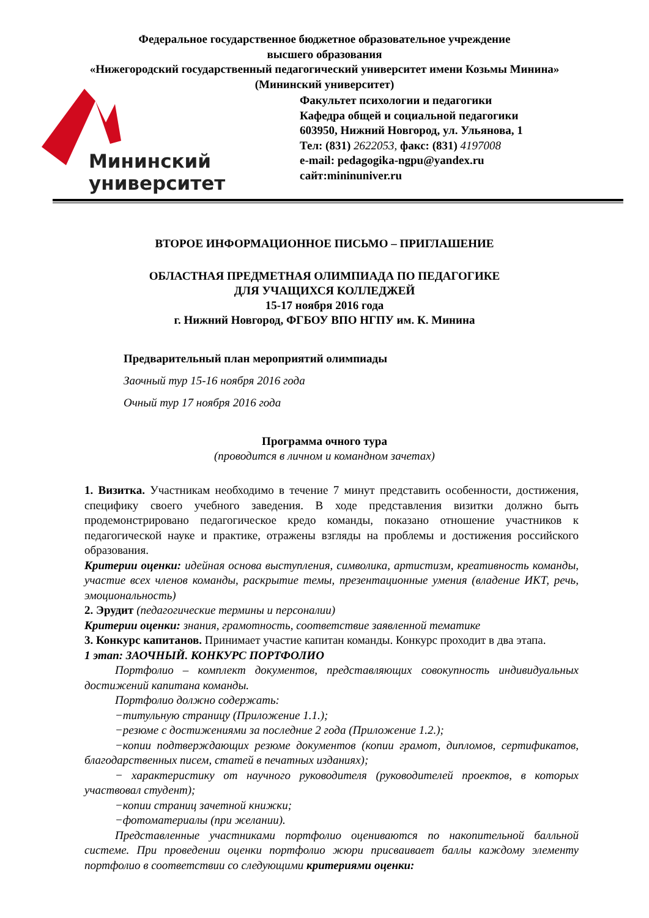Федеральное государственное бюджетное образовательное учреждение
высшего образования
«Нижегородский государственный педагогический университет имени Козьмы Минина»
(Мининский университет)
Мининский
университет
Факультет психологии и педагогики
Кафедра общей и социальной педагогики
603950, Нижний Новгород, ул. Ульянова, 1
Тел: (831) 2622053, факс: (831) 4197008
e-mail: pedagogika-ngpu@yandex.ru
сайт:mininuniver.ru
ВТОРОЕ ИНФОРМАЦИОННОЕ ПИСЬМО – ПРИГЛАШЕНИЕ
ОБЛАСТНАЯ ПРЕДМЕТНАЯ ОЛИМПИАДА ПО ПЕДАГОГИКЕ
ДЛЯ УЧАЩИХСЯ КОЛЛЕДЖЕЙ
15-17 ноября 2016 года
г. Нижний Новгород, ФГБОУ ВПО НГПУ им. К. Минина
Предварительный план мероприятий олимпиады
Заочный тур 15-16 ноября 2016 года
Очный тур 17 ноября 2016 года
Программа очного тура
(проводится в личном и командном зачетах)
1. Визитка. Участникам необходимо в течение 7 минут представить особенности, достижения, специфику своего учебного заведения. В ходе представления визитки должно быть продемонстрировано педагогическое кредо команды, показано отношение участников к педагогической науке и практике, отражены взгляды на проблемы и достижения российского образования.
Критерии оценки: идейная основа выступления, символика, артистизм, креативность команды, участие всех членов команды, раскрытие темы, презентационные умения (владение ИКТ, речь, эмоциональность)
2. Эрудит (педагогические термины и персоналии)
Критерии оценки: знания, грамотность, соответствие заявленной тематике
3. Конкурс капитанов. Принимает участие капитан команды. Конкурс проходит в два этапа.
1 этап: ЗАОЧНЫЙ. КОНКУРС ПОРТФОЛИО
Портфолио – комплект документов, представляющих совокупность индивидуальных достижений капитана команды.
Портфолио должно содержать:
−титульную страницу (Приложение 1.1.);
−резюме с достижениями за последние 2 года (Приложение 1.2.);
−копии подтверждающих резюме документов (копии грамот, дипломов, сертификатов, благодарственных писем, статей в печатных изданиях);
− характеристику от научного руководителя (руководителей проектов, в которых участвовал студент);
−копии страниц зачетной книжки;
−фотоматериалы (при желании).
Представленные участниками портфолио оцениваются по накопительной балльной системе. При проведении оценки портфолио жюри присваивает баллы каждому элементу портфолио в соответствии со следующими критериями оценки: